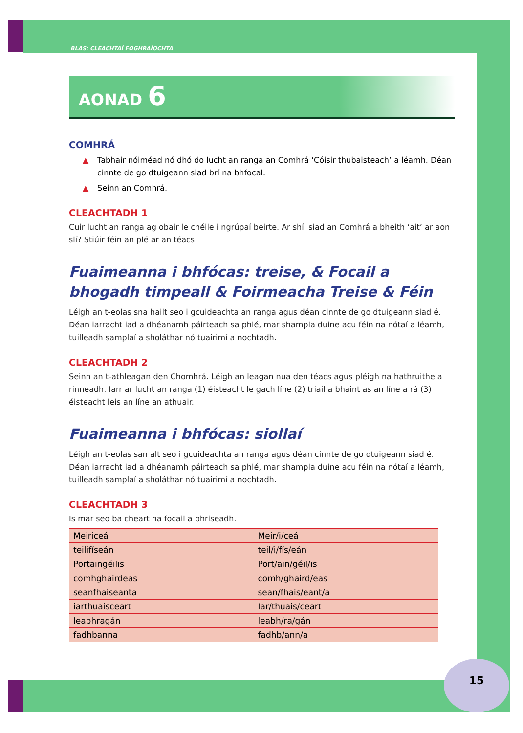BLAS: CLEACHTAÍ FOGHRAÍOCHTA
AONAD 6
COMHRÁ
▲ Tabhair nóiméad nó dhó do lucht an ranga an Comhrá ‘Cóisir thubaisteach’ a léamh. Déan cinnte de go dtuigeann siad brí na bhfocal.
▲ Seinn an Comhrá.
CLEACHTADH 1
Cuir lucht an ranga ag obair le chéile i ngrúpaí beirte. Ar shíl siad an Comhrá a bheith ‘ait’ ar aon slí? Stiúir féin an plé ar an téacs.
Fuaimeanna i bhfócas: treise, & Focail a bhogadh timpeall & Foirmeacha Treise & Féin
Léigh an t-eolas sna hailt seo i gcuideachta an ranga agus déan cinnte de go dtuigeann siad é. Déan iarracht iad a dhéanamh páirteach sa phlé, mar shampla duine acu féin na nótaí a léamh, tuilleadh samplaí a sholáthar nó tuairimí a nochtadh.
CLEACHTADH 2
Seinn an t-athleagan den Chomhrá. Léigh an leagan nua den téacs agus pléigh na hathruithe a rinneadh. Iarr ar lucht an ranga (1) éisteacht le gach líne (2) triail a bhaint as an líne a rá (3) éisteacht leis an líne an athuair.
Fuaimeanna i bhfócas: siollaí
Léigh an t-eolas san alt seo i gcuideachta an ranga agus déan cinnte de go dtuigeann siad é. Déan iarracht iad a dhéanamh páirteach sa phlé, mar shampla duine acu féin na nótaí a léamh, tuilleadh samplaí a sholáthar nó tuairimí a nochtadh.
CLEACHTADH 3
Is mar seo ba cheart na focail a bhriseadh.
| Meiriceá | Meir/i/ceá |
| teilifíseán | teil/i/fís/eán |
| Portaingéilis | Port/ain/géil/is |
| comhghairdeas | comh/ghaird/eas |
| seanfhaiseanta | sean/fhais/eant/a |
| iarthuaisceart | Iar/thuais/ceart |
| leabhragán | leabh/ra/gán |
| fadhbanna | fadhb/ann/a |
15